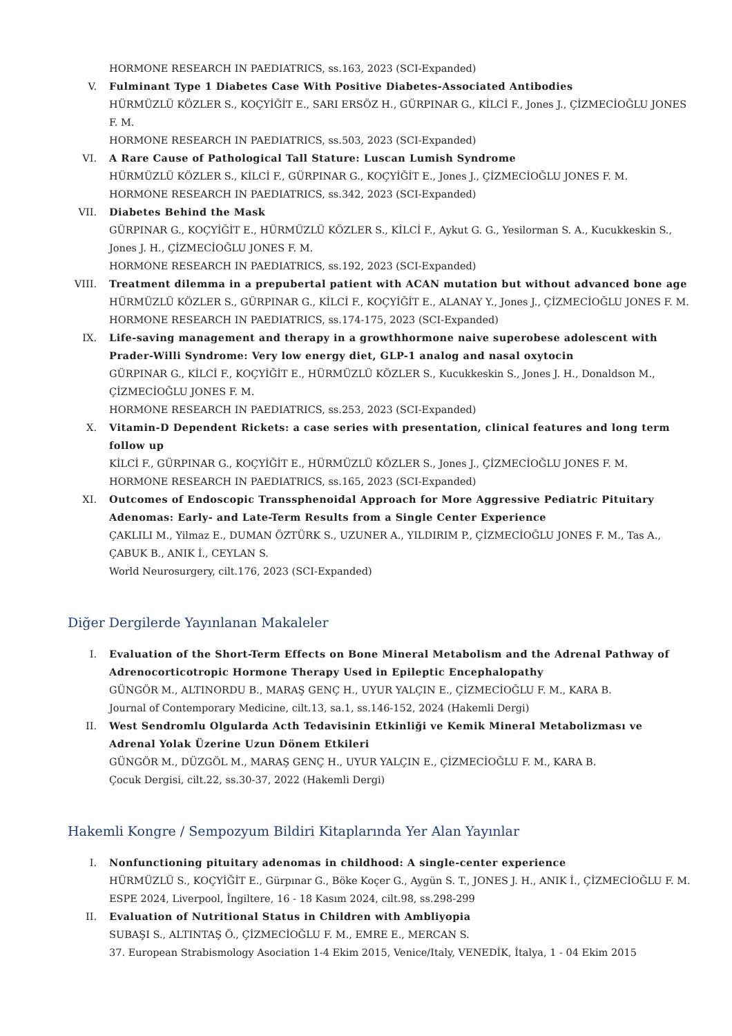HORMONE RESEARCH IN PAEDIATRICS, ss.163, 2023 (SCI-Expanded)
V. Fulminant Type 1 Diabetes Case With Positive Diabetes-Associated Antibodies
HÜRMÜZLÜ KÖZLER S., KOÇYİĞİT E., SARI ERSÖZ H., GÜRPINAR G., KİLCİ F., Jones J., ÇİZMECİOĞLU JONES F. M.
HORMONE RESEARCH IN PAEDIATRICS, ss.503, 2023 (SCI-Expanded)
VI. A Rare Cause of Pathological Tall Stature: Luscan Lumish Syndrome
HÜRMÜZLÜ KÖZLER S., KİLCİ F., GÜRPINAR G., KOÇYİĞİT E., Jones J., ÇİZMECİOĞLU JONES F. M.
HORMONE RESEARCH IN PAEDIATRICS, ss.342, 2023 (SCI-Expanded)
VII. Diabetes Behind the Mask
GÜRPINAR G., KOÇYİĞİT E., HÜRMÜZLÜ KÖZLER S., KİLCİ F., Aykut G. G., Yesilorman S. A., Kucukkeskin S., Jones J. H., ÇİZMECİOĞLU JONES F. M.
HORMONE RESEARCH IN PAEDIATRICS, ss.192, 2023 (SCI-Expanded)
VIII.
Treatment dilemma in a prepubertal patient with ACAN mutation but without advanced bone age
HÜRMÜZLÜ KÖZLER S., GÜRPINAR G., KİLCİ F., KOÇYİĞİT E., ALANAY Y., Jones J., ÇİZMECİOĞLU JONES F. M.
HORMONE RESEARCH IN PAEDIATRICS, ss.174-175, 2023 (SCI-Expanded)
IX. Life-saving management and therapy in a growthhormone naive superobese adolescent with Prader-Willi Syndrome: Very low energy diet, GLP-1 analog and nasal oxytocin
GÜRPINAR G., KİLCİ F., KOÇYİĞİT E., HÜRMÜZLÜ KÖZLER S., Kucukkeskin S., Jones J. H., Donaldson M., ÇİZMECİOĞLU JONES F. M.
HORMONE RESEARCH IN PAEDIATRICS, ss.253, 2023 (SCI-Expanded)
X. Vitamin-D Dependent Rickets: a case series with presentation, clinical features and long term follow up
KİLCİ F., GÜRPINAR G., KOÇYİĞİT E., HÜRMÜZLÜ KÖZLER S., Jones J., ÇİZMECİOĞLU JONES F. M.
HORMONE RESEARCH IN PAEDIATRICS, ss.165, 2023 (SCI-Expanded)
XI. Outcomes of Endoscopic Transsphenoidal Approach for More Aggressive Pediatric Pituitary Adenomas: Early- and Late-Term Results from a Single Center Experience
ÇAKLILI M., Yilmaz E., DUMAN ÖZTÜRK S., UZUNER A., YILDIRIM P., ÇİZMECİOĞLU JONES F. M., Tas A., ÇABUK B., ANIK İ., CEYLAN S.
World Neurosurgery, cilt.176, 2023 (SCI-Expanded)
Diğer Dergilerde Yayınlanan Makaleler
I. Evaluation of the Short-Term Effects on Bone Mineral Metabolism and the Adrenal Pathway of Adrenocorticotropic Hormone Therapy Used in Epileptic Encephalopathy
GÜNGÖR M., ALTINORDU B., MARAŞ GENÇ H., UYUR YALÇIN E., ÇİZMECİOĞLU F. M., KARA B.
Journal of Contemporary Medicine, cilt.13, sa.1, ss.146-152, 2024 (Hakemli Dergi)
II. West Sendromlu Olgularda Acth Tedavisinin Etkinliği ve Kemik Mineral Metabolizması ve Adrenal Yolak Üzerine Uzun Dönem Etkileri
GÜNGÖR M., DÜZGÖL M., MARAŞ GENÇ H., UYUR YALÇIN E., ÇİZMECİOĞLU F. M., KARA B.
Çocuk Dergisi, cilt.22, ss.30-37, 2022 (Hakemli Dergi)
Hakemli Kongre / Sempozyum Bildiri Kitaplarında Yer Alan Yayınlar
I. Nonfunctioning pituitary adenomas in childhood: A single-center experience
HÜRMÜZLÜ S., KOÇYİĞİT E., Gürpınar G., Böke Koçer G., Aygün S. T., JONES J. H., ANIK İ., ÇİZMECİOĞLU F. M.
ESPE 2024, Liverpool, İngiltere, 16 - 18 Kasım 2024, cilt.98, ss.298-299
II. Evaluation of Nutritional Status in Children with Ambliyopia
SUBAŞI S., ALTINTAŞ Ö., ÇİZMECİOĞLU F. M., EMRE E., MERCAN S.
37. European Strabismology Asociation 1-4 Ekim 2015, Venice/Italy, VENEDİK, İtalya, 1 - 04 Ekim 2015